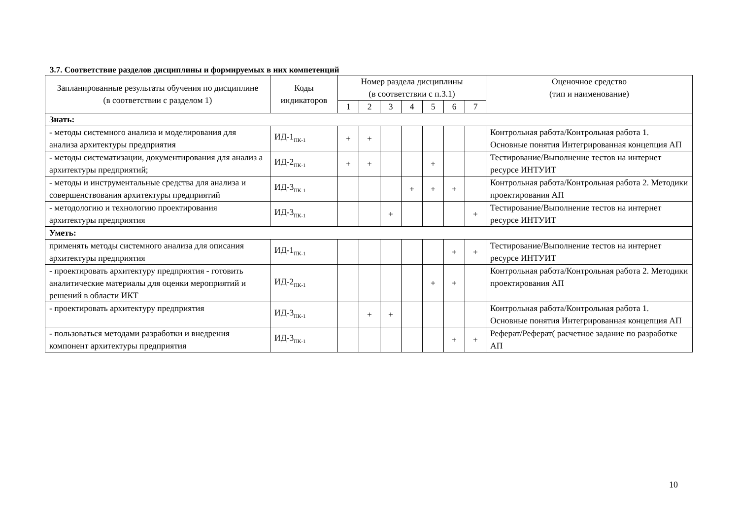3.7. Соответствие разделов дисциплины и формируемых в них компетенций
| Запланированные результаты обучения по дисциплине (в соответствии с разделом 1) | Коды индикаторов | Номер раздела дисциплины (в соответствии с п.3.1) | | | | | | | Оценочное средство (тип и наименование) |
| --- | --- | --- | --- | --- | --- | --- | --- | --- | --- |
| | | 1 | 2 | 3 | 4 | 5 | 6 | 7 | |
| Знать: | | | | | | | | | |
| - методы системного анализа и моделирования для анализа архитектуры предприятия | ИД-1<sub>ПК-1</sub> | + | + | | | | | | Контрольная работа/Контрольная работа 1. Основные понятия Интегрированная концепция АП |
| - методы систематизации, документирования для анализ а архитектуры предприятий; | ИД-2<sub>ПК-1</sub> | + | + | | | + | | | Тестирование/Выполнение тестов на интернет ресурсе ИНТУИТ |
| - методы и инструментальные средства для анализа и совершенствования архитектуры предприятий | ИД-3<sub>ПК-1</sub> | | | | + | + | + | | Контрольная работа/Контрольная работа 2. Методики проектирования АП |
| - методологию и технологию проектирования архитектуры предприятия | ИД-3<sub>ПК-1</sub> | | | + | | | | + | Тестирование/Выполнение тестов на интернет ресурсе ИНТУИТ |
| Уметь: | | | | | | | | | |
| применять методы системного анализа для описания архитектуры предприятия | ИД-1<sub>ПК-1</sub> | | | | | | + | + | Тестирование/Выполнение тестов на интернет ресурсе ИНТУИТ |
| - проектировать архитектуру предприятия - готовить аналитические материалы для оценки мероприятий и решений в области ИКТ | ИД-2<sub>ПК-1</sub> | | | | | + | + | | Контрольная работа/Контрольная работа 2. Методики проектирования АП |
| - проектировать архитектуру предприятия | ИД-3<sub>ПК-1</sub> | | + | + | | | | | Контрольная работа/Контрольная работа 1. Основные понятия Интегрированная концепция АП |
| - пользоваться методами разработки и внедрения компонент архитектуры предприятия | ИД-3<sub>ПК-1</sub> | | | | | | + | + | Реферат/Реферат( расчетное задание по разработке АП |
10